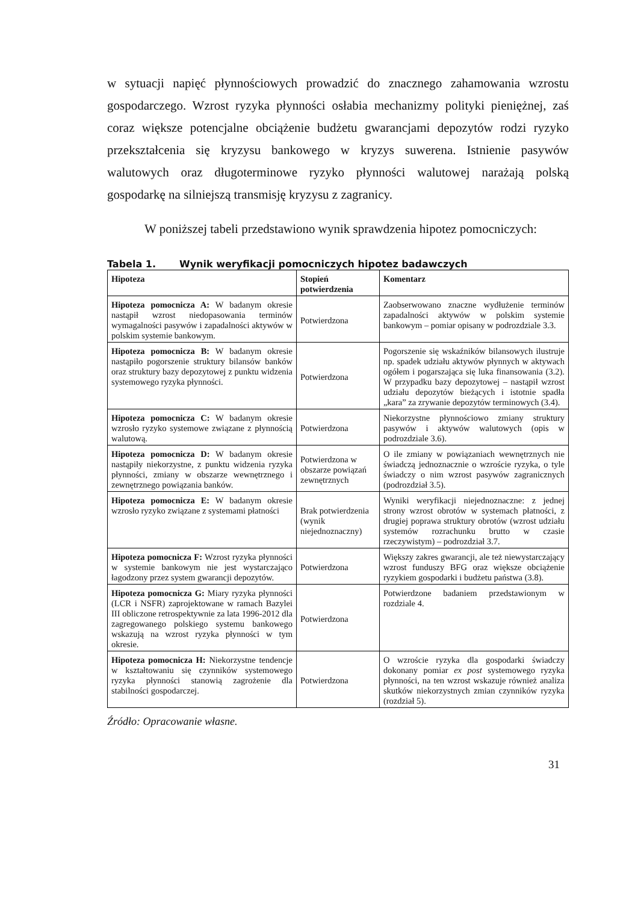w sytuacji napięć płynnościowych prowadzić do znacznego zahamowania wzrostu gospodarczego. Wzrost ryzyka płynności osłabia mechanizmy polityki pieniężnej, zaś coraz większe potencjalne obciążenie budżetu gwarancjami depozytów rodzi ryzyko przekształcenia się kryzysu bankowego w kryzys suwerena. Istnienie pasywów walutowych oraz długoterminowe ryzyko płynności walutowej narażają polską gospodarkę na silniejszą transmisję kryzysu z zagranicy.
W poniższej tabeli przedstawiono wynik sprawdzenia hipotez pomocniczych:
Tabela 1. Wynik weryfikacji pomocniczych hipotez badawczych
| Hipoteza | Stopień potwierdzenia | Komentarz |
| --- | --- | --- |
| Hipoteza pomocnicza A: W badanym okresie nastąpił wzrost niedopasowania terminów wymagalności pasywów i zapadalności aktywów w polskim systemie bankowym. | Potwierdzona | Zaobserwowano znaczne wydłużenie terminów zapadalności aktywów w polskim systemie bankowym – pomiar opisany w podrozdziale 3.3. |
| Hipoteza pomocnicza B: W badanym okresie nastąpiło pogorszenie struktury bilansów banków oraz struktury bazy depozytowej z punktu widzenia systemowego ryzyka płynności. | Potwierdzona | Pogorszenie się wskaźników bilansowych ilustruje np. spadek udziału aktywów płynnych w aktywach ogółem i pogarszająca się luka finansowania (3.2). W przypadku bazy depozytowej – nastąpił wzrost udziału depozytów bieżących i istotnie spadła „kara” za zrywanie depozytów terminowych (3.4). |
| Hipoteza pomocnicza C: W badanym okresie wzrosło ryzyko systemowe związane z płynnością walutową. | Potwierdzona | Niekorzystne płynnościowo zmiany struktury pasywów i aktywów walutowych (opis w podrozdziale 3.6). |
| Hipoteza pomocnicza D: W badanym okresie nastąpiły niekorzystne, z punktu widzenia ryzyka płynności, zmiany w obszarze wewnętrznego i zewnętrznego powiązania banków. | Potwierdzona w obszarze powiązań zewnętrznych | O ile zmiany w powiązaniach wewnętrznych nie świadczą jednoznacznie o wzroście ryzyka, o tyle świadczy o nim wzrost pasywów zagranicznych (podrozdział 3.5). |
| Hipoteza pomocnicza E: W badanym okresie wzrosło ryzyko związane z systemami płatności | Brak potwierdzenia (wynik niejednoznaczny) | Wyniki weryfikacji niejednoznaczne: z jednej strony wzrost obrotów w systemach płatności, z drugiej poprawa struktury obrotów (wzrost udziału systemów rozrachunku brutto w czasie rzeczywistym) – podrozdział 3.7. |
| Hipoteza pomocnicza F: Wzrost ryzyka płynności w systemie bankowym nie jest wystarczająco łagodzony przez system gwarancji depozytów. | Potwierdzona | Większy zakres gwarancji, ale też niewystarczający wzrost funduszy BFG oraz większe obciążenie ryzykiem gospodarki i budżetu państwa (3.8). |
| Hipoteza pomocnicza G: Miary ryzyka płynności (LCR i NSFR) zaprojektowane w ramach Bazylei III obliczone retrospektywnie za lata 1996-2012 dla zagregowanego polskiego systemu bankowego wskazują na wzrost ryzyka płynności w tym okresie. | Potwierdzona | Potwierdzone badaniem przedstawionym w rozdziale 4. |
| Hipoteza pomocnicza H: Niekorzystne tendencje w kształtowaniu się czynników systemowego ryzyka płynności stanowią zagrożenie dla stabilności gospodarczej. | Potwierdzona | O wzroście ryzyka dla gospodarki świadczy dokonany pomiar ex post systemowego ryzyka płynności, na ten wzrost wskazuje również analiza skutków niekorzystnych zmian czynników ryzyka (rozdział 5). |
Źródło: Opracowanie własne.
31